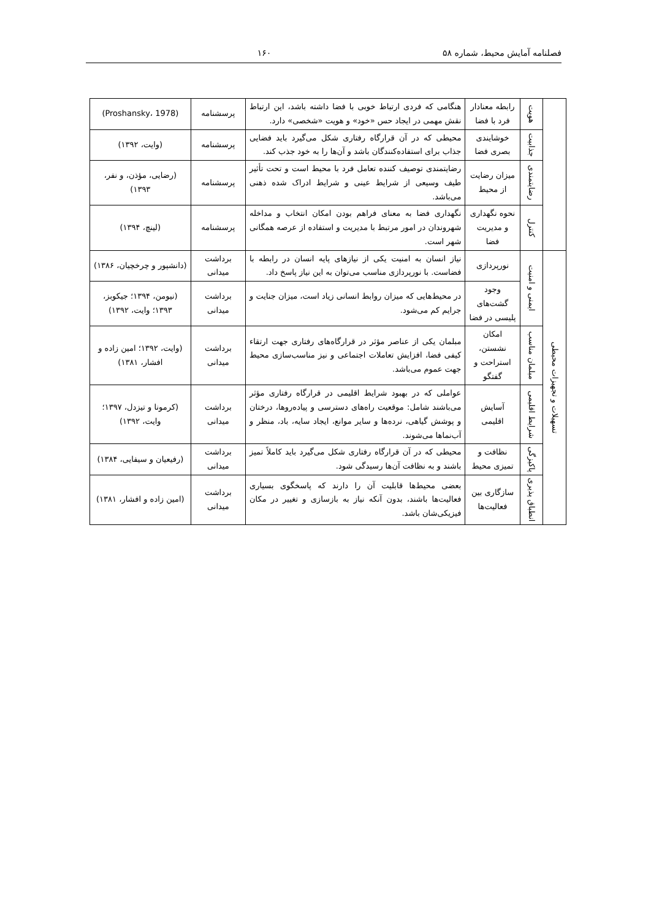فصلنامه آمایش محیط، شماره ۵۸ ۱۶۰
| | هویت | رابطه معنادار فرد با فضا | هنگامی که فردی ارتباط خوبی با فضا داشته باشد، این ارتباط نقش مهمی در ایجاد حس «خود» و هویت «شخصی» دارد. | پرسشنامه | (Proshansky، 1978) |
| | جذابیت | خوشایندی بصری فضا | محیطی که در آن قرارگاه رفتاری شکل می‌گیرد باید فضایی جذاب برای استفاده‌کنندگان باشد و آن‌ها را به خود جذب کند. | پرسشنامه | (وایت، ۱۳۹۲) |
| | رضایتمندی | میزان رضایت از محیط | رضایتمندی توصیف کننده تعامل فرد با محیط است و تحت تأثیر طیف وسیعی از شرایط عینی و شرایط ادراک شده ذهنی می‌باشد. | پرسشنامه | (رضایی، مؤذن، و نفر، ۱۳۹۳) |
| | کنترل | نحوه نگهداری و مدیریت فضا | نگهداری فضا به معنای فراهم بودن امکان انتخاب و مداخله شهروندان در امور مرتبط با مدیریت و استفاده از عرصه همگانی شهر است. | پرسشنامه | (لینچ، ۱۳۹۴) |
| تسهیلات و تجهیزات محیطی | ایمنی و امنیت | نورپردازی | نیاز انسان به امنیت یکی از نیازهای پایه انسان در رابطه با فضاست. با نورپردازی مناسب می‌توان به این نیاز پاسخ داد. | برداشت میدانی | (دانشپور و چرخچیان، ۱۳۸۶) |
| | | وجود گشت‌های پلیسی در فضا | در محیط‌هایی که میزان روابط انسانی زیاد است، میزان جنایت و جرایم کم می‌شود. | برداشت میدانی | (نیومن، ۱۳۹۴؛ جیکوبز، ۱۳۹۳؛ وایت، ۱۳۹۲) |
| | مبلمان مناسب | امکان نشستن، استراحت و گفتگو | مبلمان یکی از عناصر مؤثر در قرارگاه‌های رفتاری جهت ارتقاء کیفی فضا، افزایش تعاملات اجتماعی و نیز مناسب‌سازی محیط جهت عموم می‌باشد. | برداشت میدانی | (وایت، ۱۳۹۲؛ امین زاده و افشار، ۱۳۸۱) |
| | شرایط اقلیمی | آسایش اقلیمی | عواملی که در بهبود شرایط اقلیمی در قرارگاه رفتاری مؤثر می‌باشند شامل: موقعیت راه‌های دسترسی و پیاده‌روها، درختان و پوشش گیاهی، نرده‌ها و سایر موانع، ایجاد سایه، باد، منظر و آب‌نماها می‌شوند. | برداشت میدانی | (کرمونا و تیزدل، ۱۳۹۷؛ وایت، ۱۳۹۲) |
| | پاکیزگی | نظافت و تمیزی محیط | محیطی که در آن قرارگاه رفتاری شکل می‌گیرد باید کاملاً تمیز باشند و به نظافت آن‌ها رسیدگی شود. | برداشت میدانی | (رفیعیان و سیفایی، ۱۳۸۴) |
| | انطباق پذیری | سازگاری بین فعالیت‌ها | بعضی محیط‌ها قابلیت آن را دارند که پاسخگوی بسیاری فعالیت‌ها باشند، بدون آنکه نیاز به بازسازی و تغییر در مکان فیزیکی‌شان باشد. | برداشت میدانی | (امین زاده و افشار، ۱۳۸۱) |